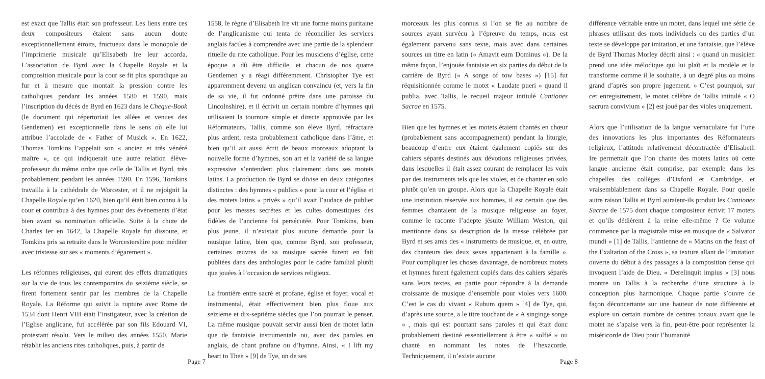est exact que Tallis était son professeur. Les liens entre ces deux compositeurs étaient sans aucun doute exceptionnellement étroits, fructueux dans le monopole de l’imprimerie musicale qu’Elisabeth Ire leur accorda. L’association de Byrd avec la Chapelle Royale et la composition musicale pour la cour se fit plus sporadique au fur et à mesure que montait la pression contre les catholiques pendant les années 1580 et 1590, mais l’inscription du décès de Byrd en 1623 dans le Cheque-Book (le document qui répertoriait les allées et venues des Gentlemen) est exceptionnelle dans le sens où elle lui attribue l’accolade de « Father of Musick ». En 1622, Thomas Tomkins l’appelait son « ancien et très vénéré maître », ce qui indiquerait une autre relation élève-professeur du même ordre que celle de Tallis et Byrd, très probablement pendant les années 1590. En 1596, Tomkins travailla à la cathédrale de Worcester, et il ne rejoignit la Chapelle Royale qu’en 1620, bien qu’il était bien connu à la cour et contribua à des hymnes pour des événements d’état bien avant sa nomination officielle. Suite à la chute de Charles Ier en 1642, la Chapelle Royale fut dissoute, et Tomkins pris sa retraite dans le Worcestershire pour méditer avec tristesse sur ses « moments d’égarement ».
Les réformes religieuses, qui eurent des effets dramatiques sur la vie de tous les contemporains du seizième siècle, se firent fortement sentir par les membres de la Chapelle Royale. La Réforme qui suivit la rupture avec Rome de 1534 dont Henri VIII était l’instigateur, avec la création de l’Eglise anglicane, fut accélérée par son fils Edouard VI, protestant résolu. Vers le milieu des années 1550, Marie rétablit les anciens rites catholiques, puis, à partir de
1558, le règne d’Elisabeth Ire vit une forme moins puritaine de l’anglicanisme qui tenta de réconcilier les services anglais faciles à comprendre avec une partie de la splendeur rituelle du rite catholique. Pour les musiciens d’église, cette époque a dû être difficile, et chacun de nos quatre Gentlemen y a réagi différemment. Christopher Tye est apparemment devenu un anglican convaincu (et, vers la fin de sa vie, il fut ordonné prêtre dans une paroisse du Lincolnshire), et il écrivit un certain nombre d’hymnes qui utilisaient la tournure simple et directe approuvée par les Réformateurs. Tallis, comme son élève Byrd, réfractaire plus ardent, resta probablement catholique dans l’âme, et bien qu’il ait aussi écrit de beaux morceaux adoptant la nouvelle forme d’hymnes, son art et la variété de sa langue expressive s’entendent plus clairement dans ses motets latins. La production de Byrd se divise en deux catégories distinctes : des hymnes « publics » pour la cour et l’église et des motets latins « privés » qu’il avait l’audace de publier pour les messes secrètes et les cultes domestiques des fidèles de l’ancienne foi persécutée. Pour Tomkins, bien plus jeune, il n’existait plus aucune demande pour la musique latine, bien que, comme Byrd, son professeur, certaines œuvres de sa musique sacrée furent en fait publiées dans des anthologies pour le cadre familial plutôt que jouées à l’occasion de services religieux.
La frontière entre sacré et profane, église et foyer, vocal et instrumental, était effectivement bien plus floue aux seizième et dix-septième siècles que l’on pourrait le penser. La même musique pouvait servir aussi bien de motet latin que de fantaisie instrumentale ou, avec des paroles en anglais, de chant profane ou d’hymne. Ainsi, « I lift my heart to Thee » [9] de Tye, un de ses
Page 7
morceaux les plus connus si l’on se fie au nombre de sources ayant survécu à l’épreuve du temps, nous est également parvenu sans texte, mais avec dans certaines sources un titre en latin (« Amavit eum Dominus »). De la même façon, l’enjouée fantaisie en six parties du début de la carrière de Byrd (« A songe of tow bases ») [15] fut réquisitionnée comme le motet « Laudate pueri » quand il publia, avec Tallis, le recueil majeur intitulé Cantiones Sacrae en 1575.
Bien que les hymnes et les motets étaient chantés en chœur (probablement sans accompagnement) pendant la liturgie, beaucoup d’entre eux étaient également copiés sur des cahiers séparés destinés aux dévotions religieuses privées, dans lesquelles il était assez courant de remplacer les voix par des instruments tels que les violes, et de chanter en solo plutôt qu’en un groupe. Alors que la Chapelle Royale était une institution réservée aux hommes, il est certain que des femmes chantaient de la musique religieuse au foyer, comme le raconte l’adepte jésuite William Weston, qui mentionne dans sa description de la messe célébrée par Byrd et ses amis des « instruments de musique, et, en outre, des chanteurs des deux sexes appartenant à la famille ». Pour compliquer les choses davantage, de nombreux motets et hymnes furent également copiés dans des cahiers séparés sans leurs textes, en partie pour répondre à la demande croissante de musique d’ensemble pour violes vers 1600. C’est le cas du vivant « Rubum quem » [4] de Tye, qui, d’après une source, a le titre touchant de « A singinge songe » , mais qui est pourtant sans paroles et qui était donc probablement destiné essentiellement à être « solfié » ou chanté en nommant les notes de l’hexacorde. Techniquement, il n’existe aucune
différence véritable entre un motet, dans lequel une série de phrases utilisant des mots individuels ou des parties d’un texte se développe par imitation, et une fantaisie, que l’élève de Byrd Thomas Morley décrit ainsi : « quand un musicien prend une idée mélodique qui lui plaît et la modèle et la transforme comme il le souhaite, à un degré plus ou moins grand d’après son propre jugement. » C’est pourquoi, sur cet enregistrement, le motet célèbre de Tallis intitulé « O sacrum convivium » [2] est joué par des violes uniquement.
Alors que l’utilisation de la langue vernaculaire fut l’une des innovations les plus importantes des Réformateurs religieux, l’attitude relativement décontractée d’Elisabeth Ire permettait que l’on chante des motets latins où cette langue ancienne était comprise, par exemple dans les chapelles des collèges d’Oxford et Cambridge, et vraisemblablement dans sa Chapelle Royale. Pour quelle autre raison Tallis et Byrd auraient-ils produit les Cantiones Sacrae de 1575 dont chaque compositeur écrivit 17 motets et qu’ils dédièrent à la reine elle-même ? Ce volume commence par la magistrale mise en musique de « Salvator mundi » [1] de Tallis, l’antienne de « Matins on the feast of the Exaltation of the Cross », sa texture allant de l’imitation ouverte du début à des passages à la composition dense qui invoquent l’aide de Dieu. « Derelinquit impius » [3] nous montre un Tallis à la recherche d’une structure à la conception plus harmonique. Chaque partie s’ouvre de façon déconcertante sur une hauteur de note différente et explore un certain nombre de centres tonaux avant que le motet ne s’apaise vers la fin, peut-être pour représenter la miséricorde de Dieu pour l’humanité
Page 8